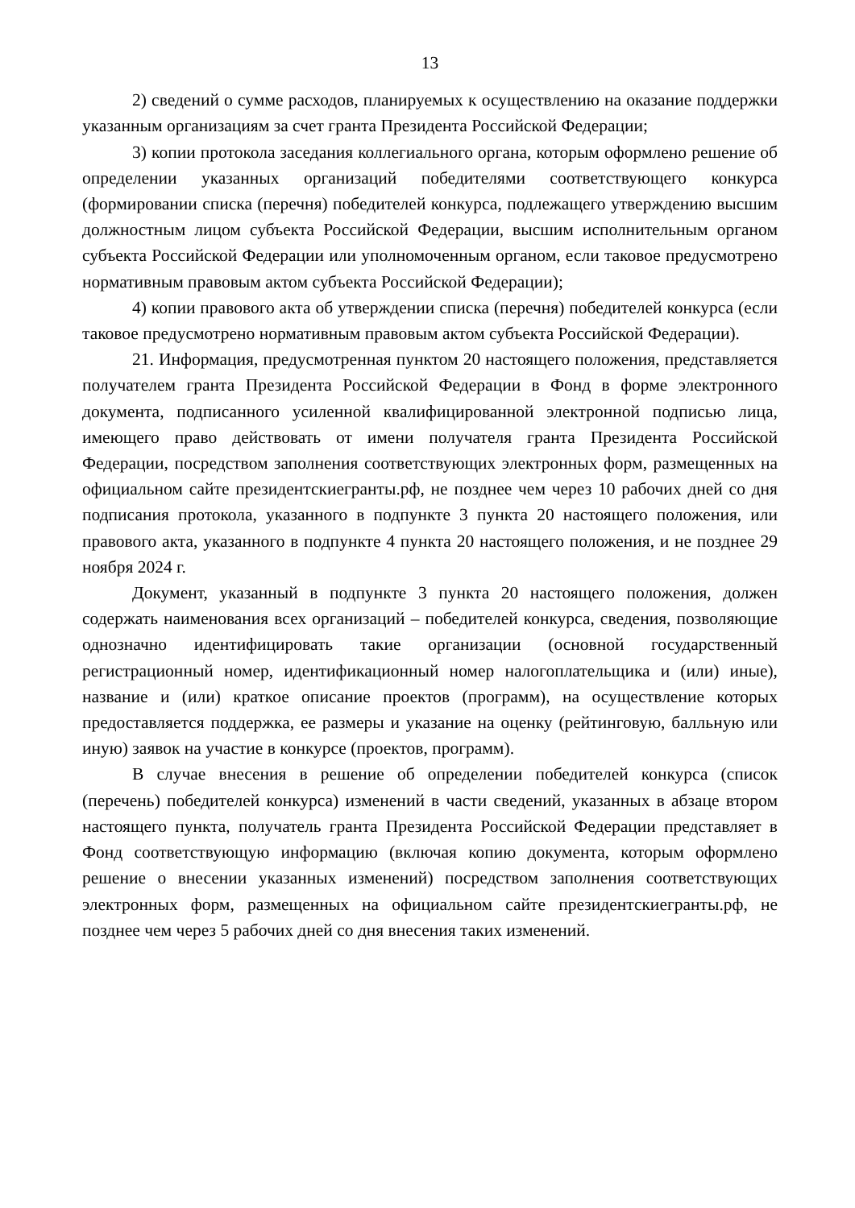13
2) сведений о сумме расходов, планируемых к осуществлению на оказание поддержки указанным организациям за счет гранта Президента Российской Федерации;
3) копии протокола заседания коллегиального органа, которым оформлено решение об определении указанных организаций победителями соответствующего конкурса (формировании списка (перечня) победителей конкурса, подлежащего утверждению высшим должностным лицом субъекта Российской Федерации, высшим исполнительным органом субъекта Российской Федерации или уполномоченным органом, если таковое предусмотрено нормативным правовым актом субъекта Российской Федерации);
4) копии правового акта об утверждении списка (перечня) победителей конкурса (если таковое предусмотрено нормативным правовым актом субъекта Российской Федерации).
21. Информация, предусмотренная пунктом 20 настоящего положения, представляется получателем гранта Президента Российской Федерации в Фонд в форме электронного документа, подписанного усиленной квалифицированной электронной подписью лица, имеющего право действовать от имени получателя гранта Президента Российской Федерации, посредством заполнения соответствующих электронных форм, размещенных на официальном сайте президентскиегранты.рф, не позднее чем через 10 рабочих дней со дня подписания протокола, указанного в подпункте 3 пункта 20 настоящего положения, или правового акта, указанного в подпункте 4 пункта 20 настоящего положения, и не позднее 29 ноября 2024 г.
Документ, указанный в подпункте 3 пункта 20 настоящего положения, должен содержать наименования всех организаций – победителей конкурса, сведения, позволяющие однозначно идентифицировать такие организации (основной государственный регистрационный номер, идентификационный номер налогоплательщика и (или) иные), название и (или) краткое описание проектов (программ), на осуществление которых предоставляется поддержка, ее размеры и указание на оценку (рейтинговую, балльную или иную) заявок на участие в конкурсе (проектов, программ).
В случае внесения в решение об определении победителей конкурса (список (перечень) победителей конкурса) изменений в части сведений, указанных в абзаце втором настоящего пункта, получатель гранта Президента Российской Федерации представляет в Фонд соответствующую информацию (включая копию документа, которым оформлено решение о внесении указанных изменений) посредством заполнения соответствующих электронных форм, размещенных на официальном сайте президентскиегранты.рф, не позднее чем через 5 рабочих дней со дня внесения таких изменений.